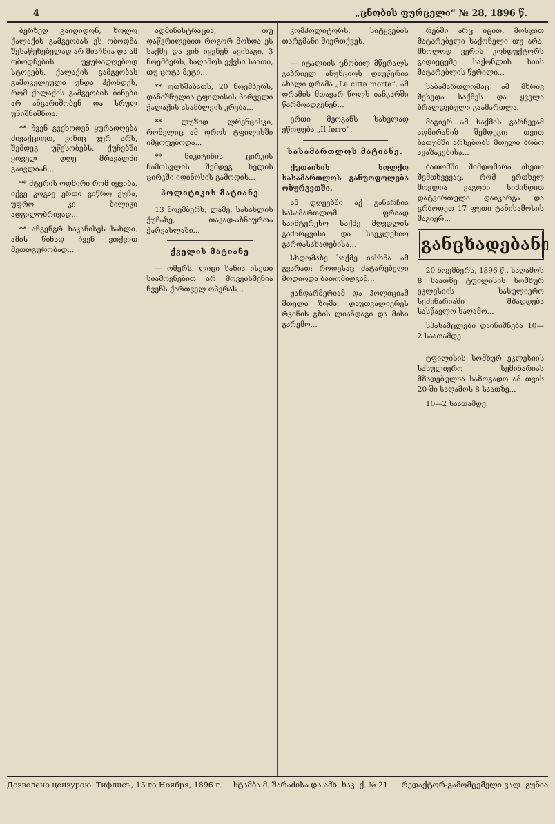4 „ცნობის ფურცელი“ № 28, 1896 წ.
ბერზედ გაიდიდონ, ხოლო ქალაქის გამგეობას ეს ობოდნა შესაწუხებელად არ მიაჩნია და ამ ობოდნების უყურადღებოდ სტოვებს. ქალაქის გამგეობას გამოკვლეული უნდა ჰქონდეს, რომ ქალაქის გამგეობის ბინები არ ანგარიშობენ და სრულ უნიშნიშნოა.
** ჩვენ გვეხოდენ ყურადღება მივაქციოთ, ვინიც ჯერ არს, შემდეგ უწესობებს. ქუჩებში ყოველ დღე მრავალნი გაივლიან...
** მტერის ოდმირი რომ იყვიბა, იქვე კოგაე ერთი ვიწრო ქუჩა, უფრო კი ბილიკი ადგილობრივად...
** ანგენგრ ხაკანისეს სახლი. ამის წინად ჩვენ ვთქვით მეთთგურობად...
ადმინისტრაცია, თუ დაწვრილებით როგორ მოხდა ეს საქმე და ვინ იყვნენ ავიხაგი. 3 ნოემბერს, საღამოს ექვსი საათი, თუ ცოტა მეტი...
** ოთხშაბათს, 20 ნოემბერს, დანიშნულია ტფილისის პირველი ქალაქის ასამბლეის კრება...
** ლუზიდ ლრენცისკი, რომელიც ამ დროს ტფილისში იმყოფებოდა...
** ნიკიტინის ცირკის ჩამოსვლის შემდეგ ხელის ცირკში იდინოსის გამოდის...
პოლიტიკის მატიანე
13 ნოემბერს, ლამე, სასახლის ქუჩაზე, თავად-აზნაურთა ქარვასლაში...
ქველის მატიანე
— ომერს. ლიცი ხანია ისეთი სიამოვნებით არ მოვეისმენია ჩვენს ქართველ ოპერას...
კომპოლიტორს. სიტყვების თარგმანი მიერთქვეს.
— იტალიის ცნობილ მწერალს გაბრიელ ანუნციოს დაუწერია ახალი დრამა „La citta morta“. ამ დრამის მთავარ წოლს იანგარში წარმოადგენენ...
ერთი მეოგანს სახელად ეწოდება „Il ferro“.
სასამართლოს მატიანე.
ქუთაისის სოლქო სასამართლოს განუოფოლება ოზურგეთში.
ამ დღეებში აქ განარჩია სასამართლომ ფრიად საინტერესო საქმე მღვდლის გაძარცვისა და საეკლესიო გარდასახადებისა...
სხდომაზე საქმე იისხნა ამ გვარათ: როდესაც მატარებელი მოდიოდა ბათომიდგან...
ჟანდარმერიამ და პოლიციამ მთელი ზომა, დაუთვალიერეს რკინის გზის ლიანდაგი და მისი გარემო...
რებში არც იცით, მოსჯით მატარებელი საქონელი თუ არა. მხოლოდ ვერის კონდუქტორს გადაეცემე საქონლის სიის მატარებლის წერილი...
საბამართლომაც ამ მხრივ შეხედა საქმეს და ყველა ბრალდებული გაამართლა.
მაგიერ ამ საქმის გარჩევამ ადმირანიზ შემდეგი: თვით ბათუმში არსებობს მთელი ბრბო ავაზაკებისა...
ბათომში შიმდომარა ასეთი შემთხვევაც, რომ ერთხელ მოვლია ვაგონი სიმინდით დატვირთული დაიკარგა და გრბოდეთ 17 ფუთი ტანისამოსის მაგიერ...
განცხადებანი
20 ნოემბერს, 1896 წ., საღამოს 8 საათზე ტფილისის სომხურ ეკლესიის სასულიერო სემინარიაში მზადდება სასწავლო საღამო...
სპასამცლები დაინიშნება 10—2 საათამდე.
ტფილისის სომხურ ეკლესიის სასულიერო სემინარიას მზადებულია საზოგადო ამ თვის 20-ში საღამოს 8 საათზე...
10—2 საათამდე.
Дозволено цензурою. Тифлисъ, 15 го Ноября, 1896 г. სტამბა მ. შარაძისა და ამხ. ხაკ. ქ. № 21. რედაქტორ-გამომცემელი ვალ. გუნია